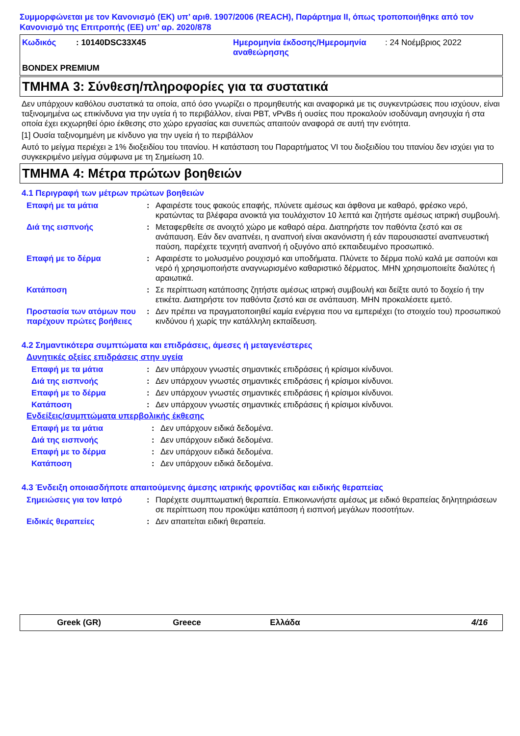Συμμορφώνεται με τον Κανονισμό (ΕΚ) υπ’ αριθ. 1907/2006 (REACH), Παράρτημα II, όπως τροποποιήθηκε από τον Κανονισμό της Επιτροπής (ΕΕ) υπ’ αρ. 2020/878
Κωδικός: 10140DSC33X45 Ημερομηνία έκδοσης/Ημερομηνία αναθεώρησης: 24 Νοέμβριος 2022
BONDEX PREMIUM
ΤΜΗΜΑ 3: Σύνθεση/πληροφορίες για τα συστατικά
Δεν υπάρχουν καθόλου συστατικά τα οποία, από όσο γνωρίζει ο προμηθευτής και αναφορικά με τις συγκεντρώσεις που ισχύουν, είναι ταξινομημένα ως επικίνδυνα για την υγεία ή το περιβάλλον, είναι PBT, vPvBs ή ουσίες που προκαλούν ισοδύναμη ανησυχία ή στα οποία έχει εκχωρηθεί όριο έκθεσης στο χώρο εργασίας και συνεπώς απαιτούν αναφορά σε αυτή την ενότητα.
[1] Ουσία ταξινομημένη με κίνδυνο για την υγεία ή το περιβάλλον
Αυτό το μείγμα περιέχει ≥ 1% διοξειδίου του τιτανίου. Η κατάσταση του Παραρτήματος VI του διοξειδίου του τιτανίου δεν ισχύει για το συγκεκριμένο μείγμα σύμφωνα με τη Σημείωση 10.
ΤΜΗΜΑ 4: Μέτρα πρώτων βοηθειών
4.1 Περιγραφή των μέτρων πρώτων βοηθειών
Επαφή με τα μάτια: Αφαιρέστε τους φακούς επαφής, πλύνετε αμέσως και άφθονα με καθαρό, φρέσκο νερό, κρατώντας τα βλέφαρα ανοικτά για τουλάχιστον 10 λεπτά και ζητήστε αμέσως ιατρική συμβουλή.
Διά της εισπνοής: Μεταφερθείτε σε ανοιχτό χώρο με καθαρό αέρα. Διατηρήστε τον παθόντα ζεστό και σε ανάπαυση. Εάν δεν αναπνέει, η αναπνοή είναι ακανόνιστη ή εάν παρουσιαστεί αναπνευστική παύση, παρέχετε τεχνητή αναπνοή ή οξυγόνο από εκπαιδευμένο προσωπικό.
Επαφή με το δέρμα: Αφαιρέστε το μολυσμένο ρουχισμό και υποδήματα. Πλύνετε το δέρμα πολύ καλά με σαπούνι και νερό ή χρησιμοποιήστε αναγνωρισμένο καθαριστικό δέρματος. ΜΗΝ χρησιμοποιείτε διαλύτες ή αραιωτικά.
Κατάποση: Σε περίπτωση κατάποσης ζητήστε αμέσως ιατρική συμβουλή και δείξτε αυτό το δοχείο ή την ετικέτα. Διατηρήστε τον παθόντα ζεστό και σε ανάπαυση. ΜΗΝ προκαλέσετε εμετό.
Προστασία των ατόμων που παρέχουν πρώτες βοήθειες: Δεν πρέπει να πραγματοποιηθεί καμία ενέργεια που να εμπεριέχει (το στοιχείο του) προσωπικού κινδύνου ή χωρίς την κατάλληλη εκπαίδευση.
4.2 Σημαντικότερα συμπτώματα και επιδράσεις, άμεσες ή μεταγενέστερες
Δυνητικές οξείες επιδράσεις στην υγεία
Επαφή με τα μάτια: Δεν υπάρχουν γνωστές σημαντικές επιδράσεις ή κρίσιμοι κίνδυνοι.
Διά της εισπνοής: Δεν υπάρχουν γνωστές σημαντικές επιδράσεις ή κρίσιμοι κίνδυνοι.
Επαφή με το δέρμα: Δεν υπάρχουν γνωστές σημαντικές επιδράσεις ή κρίσιμοι κίνδυνοι.
Κατάποση: Δεν υπάρχουν γνωστές σημαντικές επιδράσεις ή κρίσιμοι κίνδυνοι.
Ενδείξεις/συμπτώματα υπερβολικής έκθεσης
Επαφή με τα μάτια: Δεν υπάρχουν ειδικά δεδομένα.
Διά της εισπνοής: Δεν υπάρχουν ειδικά δεδομένα.
Επαφή με το δέρμα: Δεν υπάρχουν ειδικά δεδομένα.
Κατάποση: Δεν υπάρχουν ειδικά δεδομένα.
4.3 Ένδειξη οποιασδήποτε απαιτούμενης άμεσης ιατρικής φροντίδας και ειδικής θεραπείας
Σημειώσεις για τον Ιατρό: Παρέχετε συμπτωματική θεραπεία. Επικοινωνήστε αμέσως με ειδικό θεραπείας δηλητηριάσεων σε περίπτωση που προκύψει κατάποση ή εισπνοή μεγάλων ποσοτήτων.
Ειδικές θεραπείες: Δεν απαιτείται ειδική θεραπεία.
Greek (GR) Greece Ελλάδα 4/16